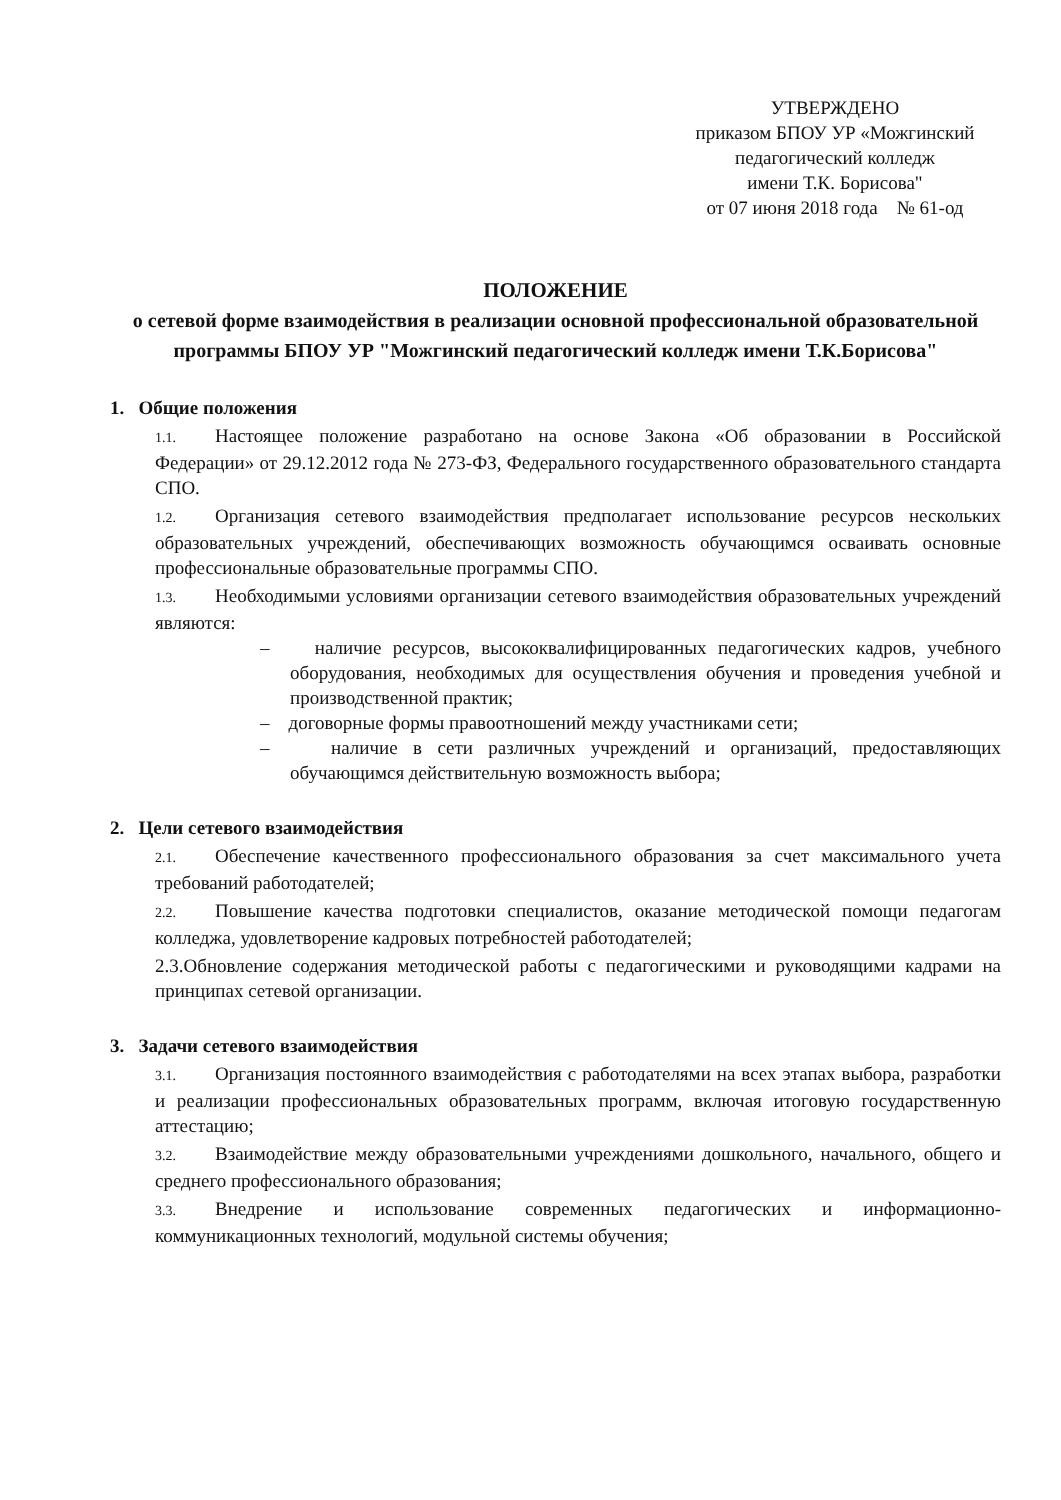УТВЕРЖДЕНО
приказом БПОУ УР «Можгинский педагогический колледж
имени Т.К. Борисова"
от 07 июня 2018 года № 61-од
ПОЛОЖЕНИЕ
о сетевой форме взаимодействия в реализации основной профессиональной образовательной программы БПОУ УР "Можгинский педагогический колледж имени Т.К.Борисова"
1. Общие положения
1.1. Настоящее положение разработано на основе Закона «Об образовании в Российской Федерации» от 29.12.2012 года № 273-ФЗ, Федерального государственного образовательного стандарта СПО.
1.2. Организация сетевого взаимодействия предполагает использование ресурсов нескольких образовательных учреждений, обеспечивающих возможность обучающимся осваивать основные профессиональные образовательные программы СПО.
1.3. Необходимыми условиями организации сетевого взаимодействия образовательных учреждений являются:
– наличие ресурсов, высококвалифицированных педагогических кадров, учебного оборудования, необходимых для осуществления обучения и проведения учебной и производственной практик;
– договорные формы правоотношений между участниками сети;
– наличие в сети различных учреждений и организаций, предоставляющих обучающимся действительную возможность выбора;
2. Цели сетевого взаимодействия
2.1. Обеспечение качественного профессионального образования за счет максимального учета требований работодателей;
2.2. Повышение качества подготовки специалистов, оказание методической помощи педагогам колледжа, удовлетворение кадровых потребностей работодателей;
2.3.Обновление содержания методической работы с педагогическими и руководящими кадрами на принципах сетевой организации.
3. Задачи сетевого взаимодействия
3.1. Организация постоянного взаимодействия с работодателями на всех этапах выбора, разработки и реализации профессиональных образовательных программ, включая итоговую государственную аттестацию;
3.2. Взаимодействие между образовательными учреждениями дошкольного, начального, общего и среднего профессионального образования;
3.3. Внедрение и использование современных педагогических и информационно-коммуникационных технологий, модульной системы обучения;